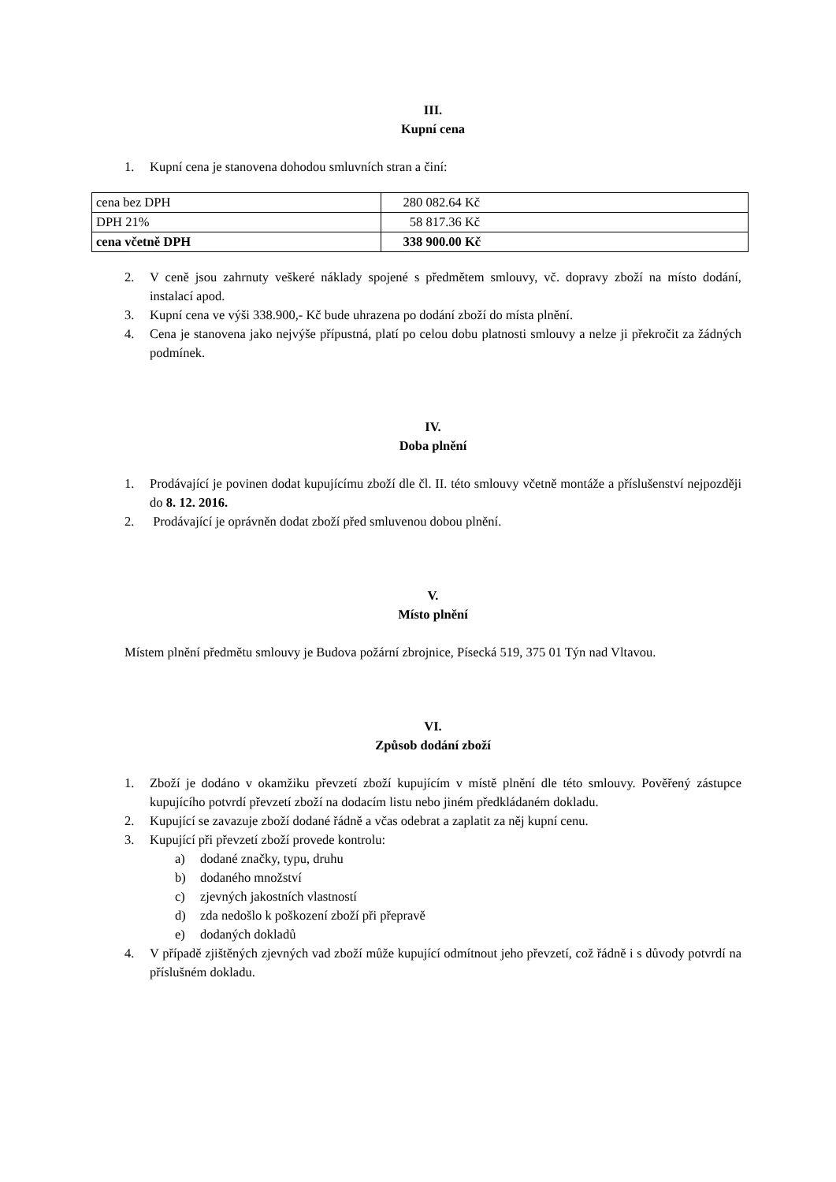III.
Kupní cena
1. Kupní cena je stanovena dohodou smluvních stran a činí:
| cena bez DPH | 280 082.64 Kč |
| DPH 21% | 58 817.36 Kč |
| cena včetně DPH | 338 900.00 Kč |
2. V ceně jsou zahrnuty veškeré náklady spojené s předmětem smlouvy, vč. dopravy zboží na místo dodání, instalací apod.
3. Kupní cena ve výši 338.900,- Kč bude uhrazena po dodání zboží do místa plnění.
4. Cena je stanovena jako nejvýše přípustná, platí po celou dobu platnosti smlouvy a nelze ji překročit za žádných podmínek.
IV.
Doba plnění
1. Prodávající je povinen dodat kupujícímu zboží dle čl. II. této smlouvy včetně montáže a příslušenství nejpozději do 8. 12. 2016.
2. Prodávající je oprávněn dodat zboží před smluvenou dobou plnění.
V.
Místo plnění
Místem plnění předmětu smlouvy je Budova požární zbrojnice, Písecká 519, 375 01 Týn nad Vltavou.
VI.
Způsob dodání zboží
1. Zboží je dodáno v okamžiku převzetí zboží kupujícím v místě plnění dle této smlouvy. Pověřený zástupce kupujícího potvrdí převzetí zboží na dodacím listu nebo jiném předkládaném dokladu.
2. Kupující se zavazuje zboží dodané řádně a včas odebrat a zaplatit za něj kupní cenu.
3. Kupující při převzetí zboží provede kontrolu:
a) dodané značky, typu, druhu
b) dodaného množství
c) zjevných jakostních vlastností
d) zda nedošlo k poškození zboží při přepravě
e) dodaných dokladů
4. V případě zjištěných zjevných vad zboží může kupující odmítnout jeho převzetí, což řádně i s důvody potvrdí na příslušném dokladu.